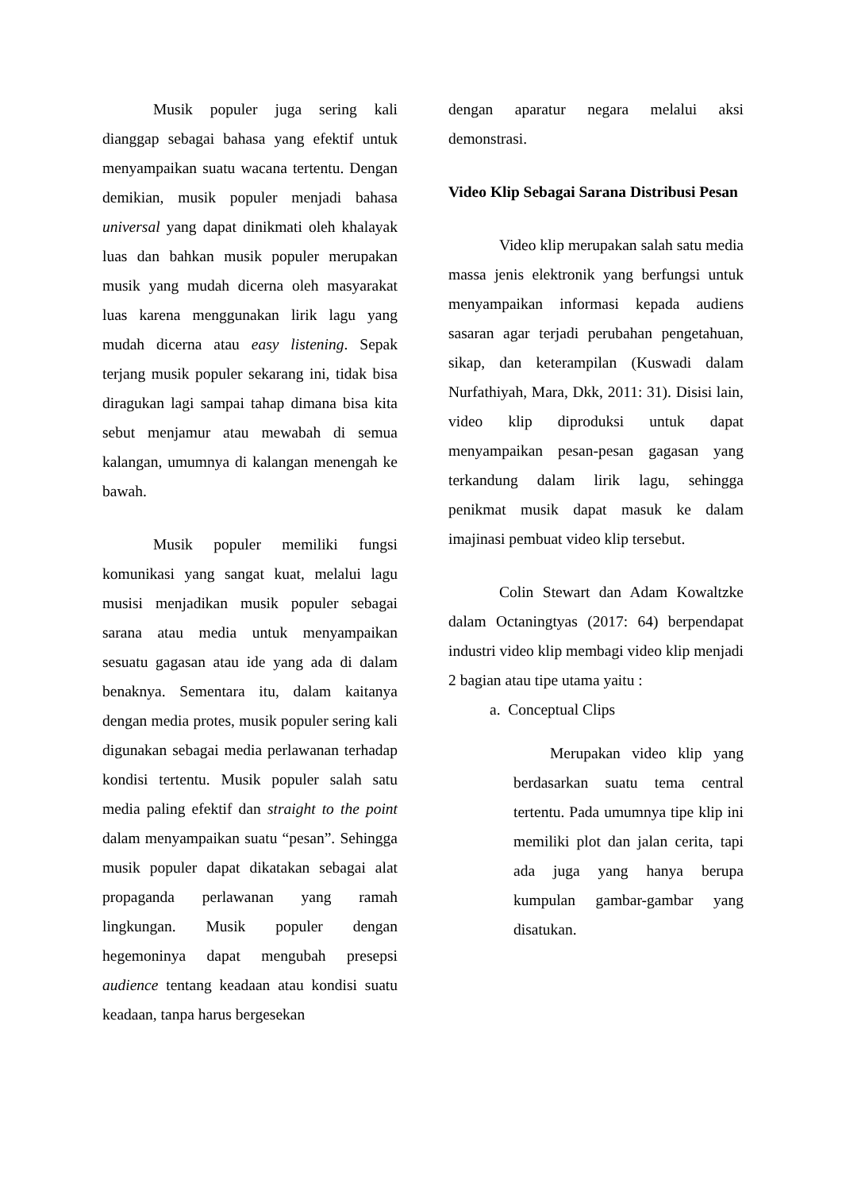Musik populer juga sering kali dianggap sebagai bahasa yang efektif untuk menyampaikan suatu wacana tertentu. Dengan demikian, musik populer menjadi bahasa universal yang dapat dinikmati oleh khalayak luas dan bahkan musik populer merupakan musik yang mudah dicerna oleh masyarakat luas karena menggunakan lirik lagu yang mudah dicerna atau easy listening. Sepak terjang musik populer sekarang ini, tidak bisa diragukan lagi sampai tahap dimana bisa kita sebut menjamur atau mewabah di semua kalangan, umumnya di kalangan menengah ke bawah.
Musik populer memiliki fungsi komunikasi yang sangat kuat, melalui lagu musisi menjadikan musik populer sebagai sarana atau media untuk menyampaikan sesuatu gagasan atau ide yang ada di dalam benaknya. Sementara itu, dalam kaitanya dengan media protes, musik populer sering kali digunakan sebagai media perlawanan terhadap kondisi tertentu. Musik populer salah satu media paling efektif dan straight to the point dalam menyampaikan suatu “pesan”. Sehingga musik populer dapat dikatakan sebagai alat propaganda perlawanan yang ramah lingkungan. Musik populer dengan hegemoninya dapat mengubah presepsi audience tentang keadaan atau kondisi suatu keadaan, tanpa harus bergesekan
dengan aparatur negara melalui aksi demonstrasi.
Video Klip Sebagai Sarana Distribusi Pesan
Video klip merupakan salah satu media massa jenis elektronik yang berfungsi untuk menyampaikan informasi kepada audiens sasaran agar terjadi perubahan pengetahuan, sikap, dan keterampilan (Kuswadi dalam Nurfathiyah, Mara, Dkk, 2011: 31). Disisi lain, video klip diproduksi untuk dapat menyampaikan pesan-pesan gagasan yang terkandung dalam lirik lagu, sehingga penikmat musik dapat masuk ke dalam imajinasi pembuat video klip tersebut.
Colin Stewart dan Adam Kowaltzke dalam Octaningtyas (2017: 64) berpendapat industri video klip membagi video klip menjadi 2 bagian atau tipe utama yaitu :
a. Conceptual Clips
Merupakan video klip yang berdasarkan suatu tema central tertentu. Pada umumnya tipe klip ini memiliki plot dan jalan cerita, tapi ada juga yang hanya berupa kumpulan gambar-gambar yang disatukan.